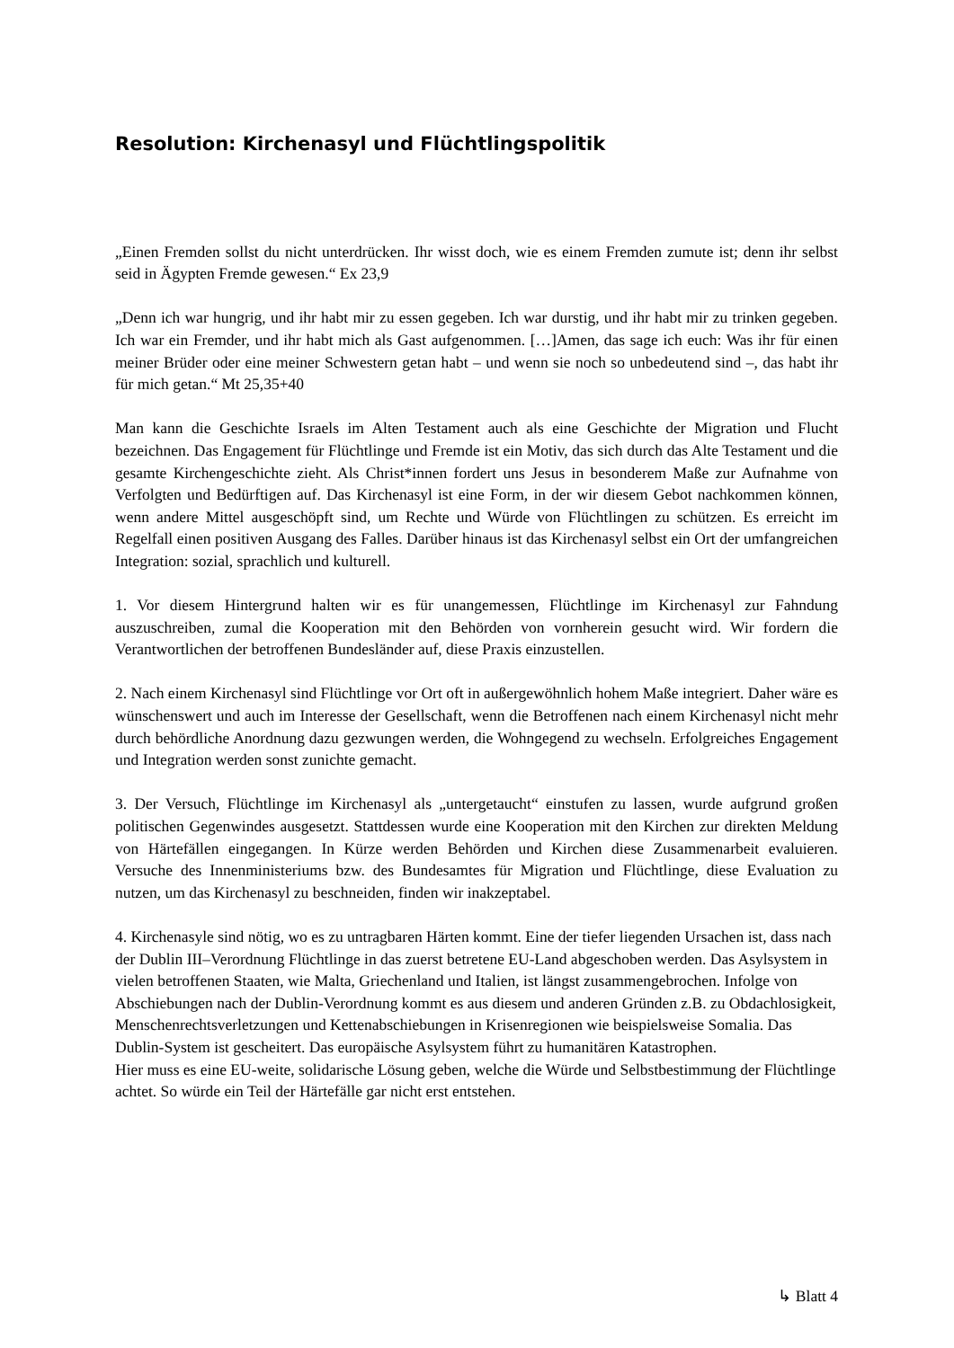Resolution: Kirchenasyl und Flüchtlingspolitik
„Einen Fremden sollst du nicht unterdrücken. Ihr wisst doch, wie es einem Fremden zumute ist; denn ihr selbst seid in Ägypten Fremde gewesen.“ Ex 23,9
„Denn ich war hungrig, und ihr habt mir zu essen gegeben. Ich war durstig, und ihr habt mir zu trinken gegeben. Ich war ein Fremder, und ihr habt mich als Gast aufgenommen. […]Amen, das sage ich euch: Was ihr für einen meiner Brüder oder eine meiner Schwestern getan habt – und wenn sie noch so unbedeutend sind –, das habt ihr für mich getan.“ Mt 25,35+40
Man kann die Geschichte Israels im Alten Testament auch als eine Geschichte der Migration und Flucht bezeichnen. Das Engagement für Flüchtlinge und Fremde ist ein Motiv, das sich durch das Alte Testament und die gesamte Kirchengeschichte zieht. Als Christ*innen fordert uns Jesus in besonderem Maße zur Aufnahme von Verfolgten und Bedürftigen auf. Das Kirchenasyl ist eine Form, in der wir diesem Gebot nachkommen können, wenn andere Mittel ausgeschöpft sind, um Rechte und Würde von Flüchtlingen zu schützen. Es erreicht im Regelfall einen positiven Ausgang des Falles. Darüber hinaus ist das Kirchenasyl selbst ein Ort der umfangreichen Integration: sozial, sprachlich und kulturell.
1. Vor diesem Hintergrund halten wir es für unangemessen, Flüchtlinge im Kirchenasyl zur Fahndung auszuschreiben, zumal die Kooperation mit den Behörden von vornherein gesucht wird. Wir fordern die Verantwortlichen der betroffenen Bundesländer auf, diese Praxis einzustellen.
2. Nach einem Kirchenasyl sind Flüchtlinge vor Ort oft in außergewöhnlich hohem Maße integriert. Daher wäre es wünschenswert und auch im Interesse der Gesellschaft, wenn die Betroffenen nach einem Kirchenasyl nicht mehr durch behördliche Anordnung dazu gezwungen werden, die Wohngegend zu wechseln. Erfolgreiches Engagement und Integration werden sonst zunichte gemacht.
3. Der Versuch, Flüchtlinge im Kirchenasyl als „untergetaucht“ einstufen zu lassen, wurde aufgrund großen politischen Gegenwindes ausgesetzt. Stattdessen wurde eine Kooperation mit den Kirchen zur direkten Meldung von Härtefällen eingegangen. In Kürze werden Behörden und Kirchen diese Zusammenarbeit evaluieren. Versuche des Innenministeriums bzw. des Bundesamtes für Migration und Flüchtlinge, diese Evaluation zu nutzen, um das Kirchenasyl zu beschneiden, finden wir inakzeptabel.
4. Kirchenasyle sind nötig, wo es zu untragbaren Härten kommt. Eine der tiefer liegenden Ursachen ist, dass nach der Dublin III–Verordnung Flüchtlinge in das zuerst betretene EU-Land abgeschoben werden. Das Asylsystem in vielen betroffenen Staaten, wie Malta, Griechenland und Italien, ist längst zusammengebrochen. Infolge von Abschiebungen nach der Dublin-Verordnung kommt es aus diesem und anderen Gründen z.B. zu Obdachlosigkeit, Menschenrechtsverletzungen und Kettenabschiebungen in Krisenregionen wie beispielsweise Somalia. Das Dublin-System ist gescheitert. Das europäische Asylsystem führt zu humanitären Katastrophen.
Hier muss es eine EU-weite, solidarische Lösung geben, welche die Würde und Selbstbestimmung der Flüchtlinge achtet. So würde ein Teil der Härtefälle gar nicht erst entstehen.
↳ Blatt 4